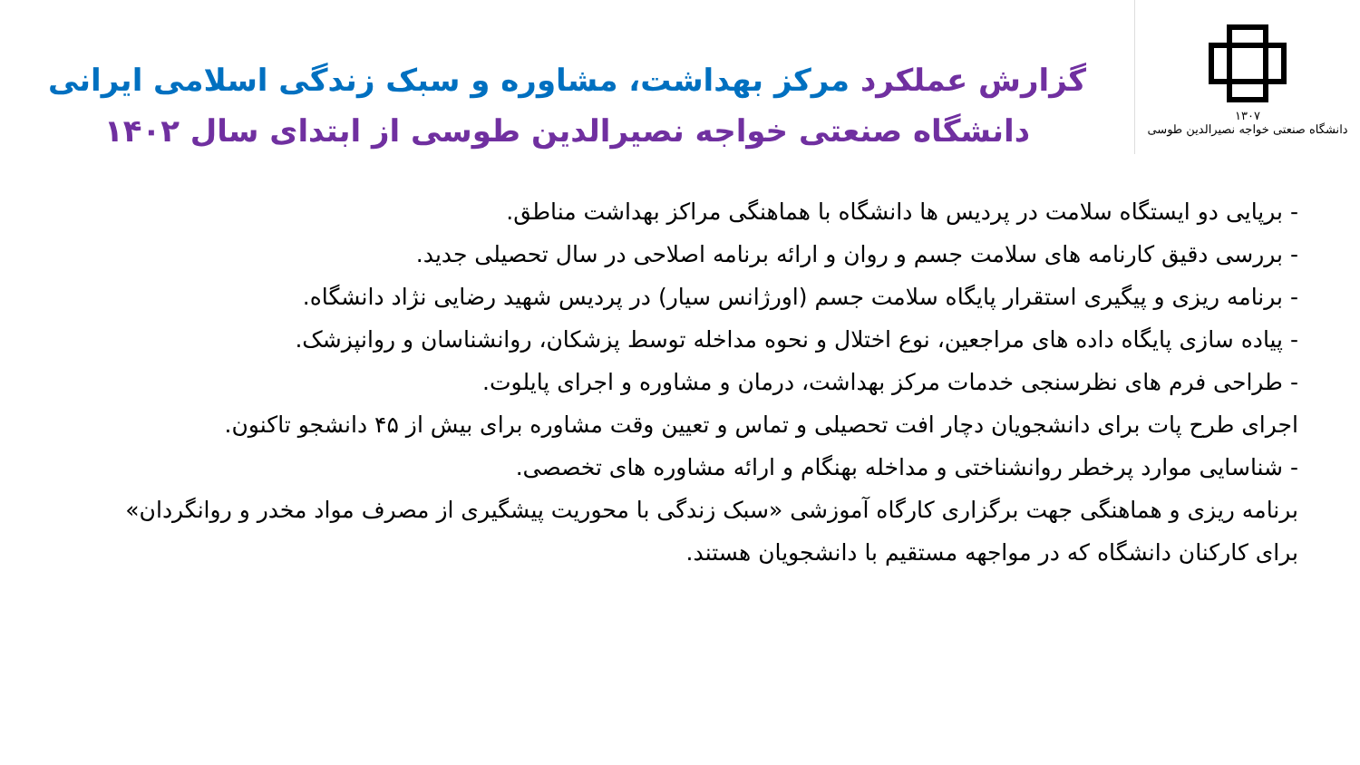۱۳۰۷
دانشگاه صنعتی خواجه نصیرالدین طوسی
گزارش عملکرد مرکز بهداشت، مشاوره و سبک زندگی اسلامی ایرانی
دانشگاه صنعتی خواجه نصیرالدین طوسی از ابتدای سال ۱۴۰۲
- برپایی دو ایستگاه سلامت در پردیس ها دانشگاه با هماهنگی مراکز بهداشت مناطق.
- بررسی دقیق کارنامه های سلامت جسم و روان و ارائه برنامه اصلاحی در سال تحصیلی جدید.
- برنامه ریزی و پیگیری استقرار پایگاه سلامت جسم (اورژانس سیار) در پردیس شهید رضایی نژاد دانشگاه.
- پیاده سازی پایگاه داده های مراجعین، نوع اختلال و نحوه مداخله توسط پزشکان، روانشناسان و روانپزشک.
- طراحی فرم های نظرسنجی خدمات مرکز بهداشت، درمان و مشاوره و اجرای پایلوت.
اجرای طرح پات برای دانشجویان دچار افت تحصیلی و تماس و تعیین وقت مشاوره برای بیش از ۴۵ دانشجو تاکنون.
- شناسایی موارد پرخطر روانشناختی و مداخله بهنگام و ارائه مشاوره های تخصصی.
برنامه ریزی و هماهنگی جهت برگزاری کارگاه آموزشی «سبک زندگی با محوریت پیشگیری از مصرف مواد مخدر و روانگردان» برای کارکنان دانشگاه که در مواجهه مستقیم با دانشجویان هستند.